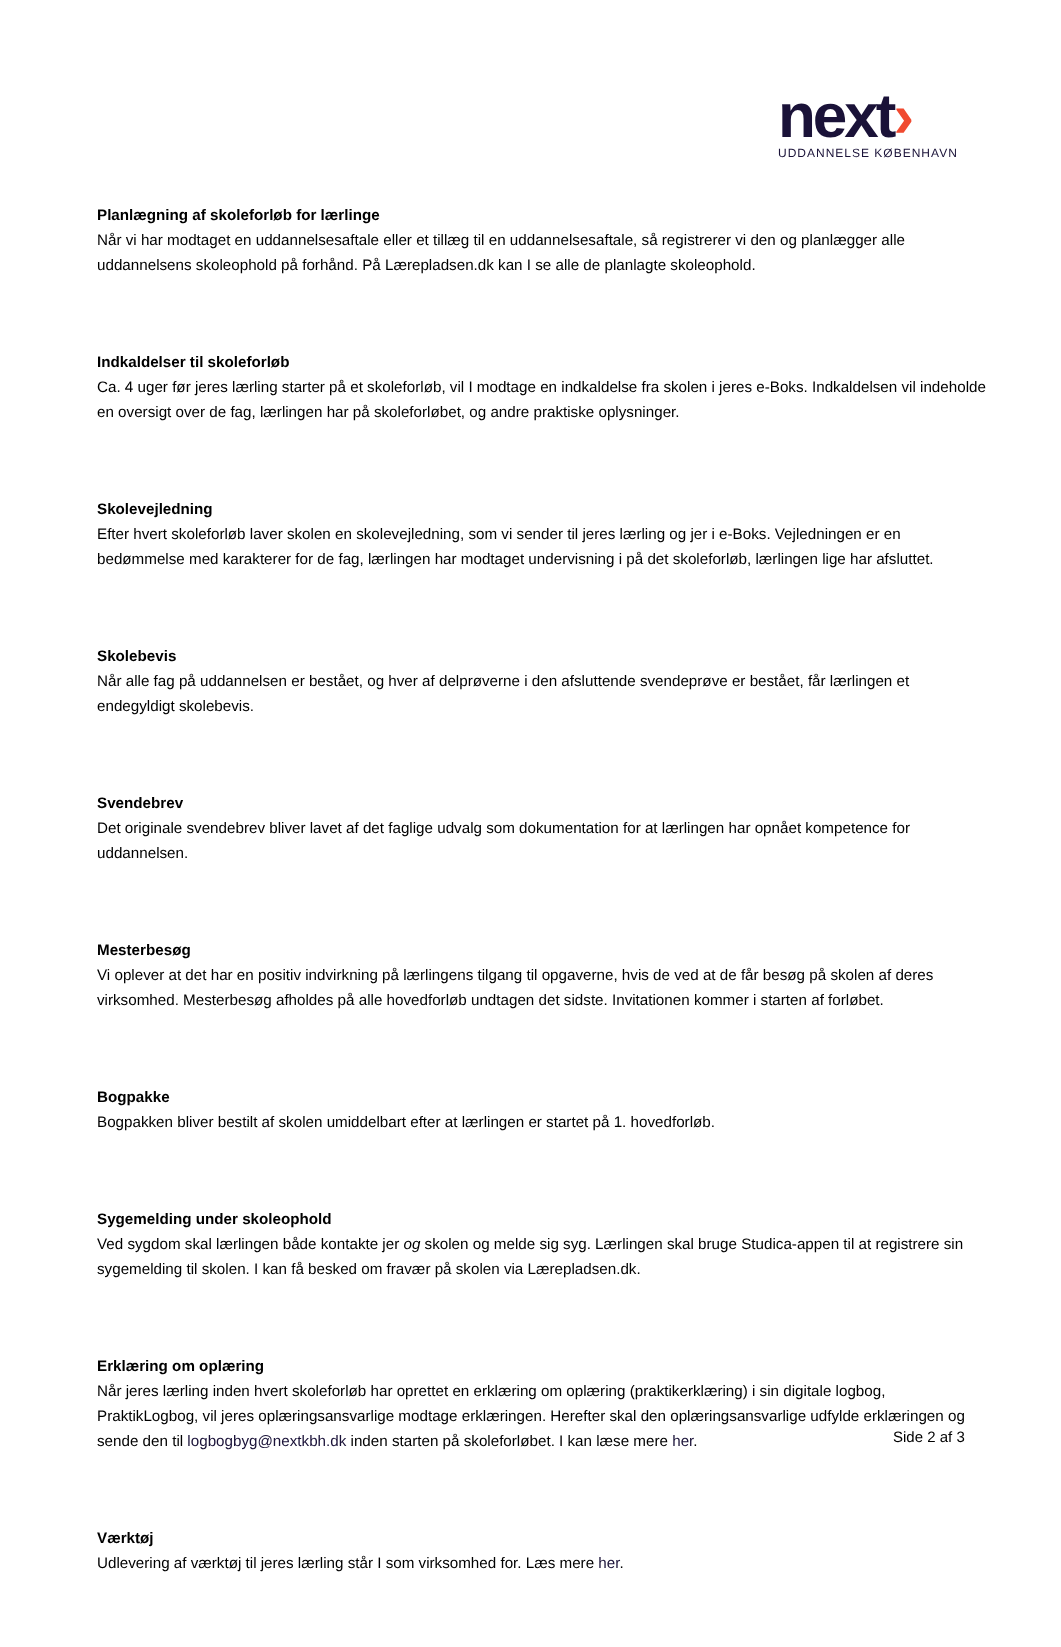next›
UDDANNELSE KØBENHAVN
Planlægning af skoleforløb for lærlinge
Når vi har modtaget en uddannelsesaftale eller et tillæg til en uddannelsesaftale, så registrerer vi den og planlægger alle uddannelsens skoleophold på forhånd. På Lærepladsen.dk kan I se alle de planlagte skoleophold.
Indkaldelser til skoleforløb
Ca. 4 uger før jeres lærling starter på et skoleforløb, vil I modtage en indkaldelse fra skolen i jeres e-Boks. Indkaldelsen vil indeholde en oversigt over de fag, lærlingen har på skoleforløbet, og andre praktiske oplysninger.
Skolevejledning
Efter hvert skoleforløb laver skolen en skolevejledning, som vi sender til jeres lærling og jer i e-Boks. Vejledningen er en bedømmelse med karakterer for de fag, lærlingen har modtaget undervisning i på det skoleforløb, lærlingen lige har afsluttet.
Skolebevis
Når alle fag på uddannelsen er bestået, og hver af delprøverne i den afsluttende svendeprøve er bestået, får lærlingen et endegyldigt skolebevis.
Svendebrev
Det originale svendebrev bliver lavet af det faglige udvalg som dokumentation for at lærlingen har opnået kompetence for uddannelsen.
Mesterbesøg
Vi oplever at det har en positiv indvirkning på lærlingens tilgang til opgaverne, hvis de ved at de får besøg på skolen af deres virksomhed. Mesterbesøg afholdes på alle hovedforløb undtagen det sidste. Invitationen kommer i starten af forløbet.
Bogpakke
Bogpakken bliver bestilt af skolen umiddelbart efter at lærlingen er startet på 1. hovedforløb.
Sygemelding under skoleophold
Ved sygdom skal lærlingen både kontakte jer og skolen og melde sig syg. Lærlingen skal bruge Studica-appen til at registrere sin sygemelding til skolen. I kan få besked om fravær på skolen via Lærepladsen.dk.
Erklæring om oplæring
Når jeres lærling inden hvert skoleforløb har oprettet en erklæring om oplæring (praktikerklæring) i sin digitale logbog, PraktikLogbog, vil jeres oplæringsansvarlige modtage erklæringen. Herefter skal den oplæringsansvarlige udfylde erklæringen og sende den til logbogbyg@nextkbh.dk inden starten på skoleforløbet. I kan læse mere her.
Værktøj
Udlevering af værktøj til jeres lærling står I som virksomhed for. Læs mere her.
Side 2 af 3